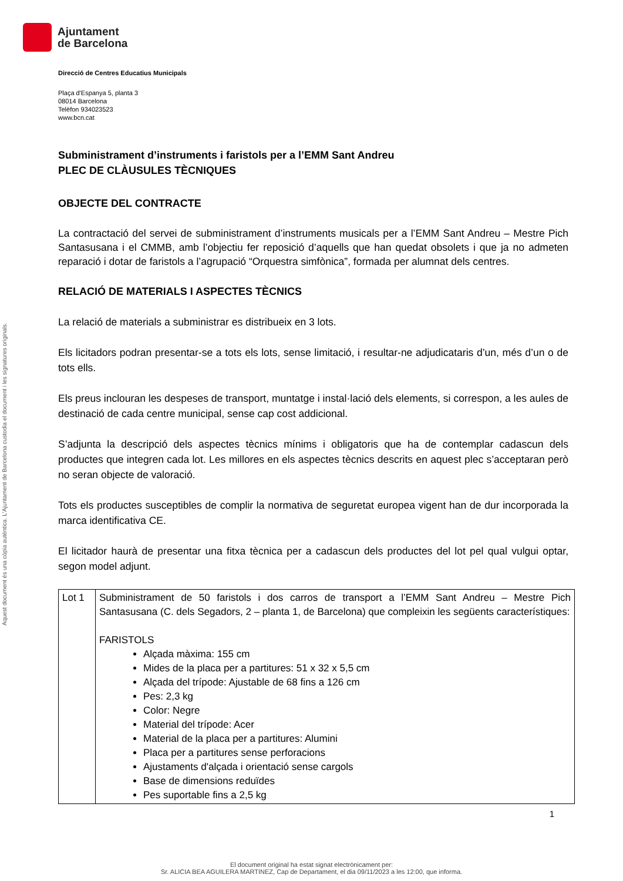Ajuntament
de Barcelona
Direcció de Centres Educatius Municipals
Plaça d'Espanya 5, planta 3
08014 Barcelona
Telèfon 934023523
www.bcn.cat
Subministrament d’instruments i faristols per a l’EMM Sant Andreu
PLEC DE CLÀUSULES TÈCNIQUES
OBJECTE DEL CONTRACTE
La contractació del servei de subministrament d’instruments musicals per a l’EMM Sant Andreu – Mestre Pich Santasusana i el CMMB, amb l’objectiu fer reposició d’aquells que han quedat obsolets i que ja no admeten reparació i dotar de faristols a l’agrupació “Orquestra simfònica”, formada per alumnat dels centres.
RELACIÓ DE MATERIALS I ASPECTES TÈCNICS
La relació de materials a subministrar es distribueix en 3 lots.
Els licitadors podran presentar-se a tots els lots, sense limitació, i resultar-ne adjudicataris d’un, més d’un o de tots ells.
Els preus inclouran les despeses de transport, muntatge i instal·lació dels elements, si correspon, a les aules de destinació de cada centre municipal, sense cap cost addicional.
S’adjunta la descripció dels aspectes tècnics mínims i obligatoris que ha de contemplar cadascun dels productes que integren cada lot. Les millores en els aspectes tècnics descrits en aquest plec s’acceptaran però no seran objecte de valoració.
Tots els productes susceptibles de complir la normativa de seguretat europea vigent han de dur incorporada la marca identificativa CE.
El licitador haurà de presentar una fitxa tècnica per a cadascun dels productes del lot pel qual vulgui optar, segon model adjunt.
| Lot 1 | Subministrament de 50 faristols i dos carros de transport a l’EMM Sant Andreu – Mestre Pich Santasusana (C. dels Segadors, 2 – planta 1, de Barcelona) que compleixin les següents característiques: FARISTOLS Alçada màxima: 155 cm Mides de la placa per a partitures: 51 x 32 x 5,5 cm Alçada del trípode: Ajustable de 68 fins a 126 cm Pes: 2,3 kg Color: Negre Material del trípode: Acer Material de la placa per a partitures: Alumini Placa per a partitures sense perforacions Ajustaments d'alçada i orientació sense cargols Base de dimensions reduïdes Pes suportable fins a 2,5 kg |
1
Aquest document és una còpia autèntica. L'Ajuntament de Barcelona custodia el document i les signatures originals.
El document original ha estat signat electrònicament per:
Sr. ALICIA BEA AGUILERA MARTINEZ, Cap de Departament, el dia 09/11/2023 a les 12:00, que informa.